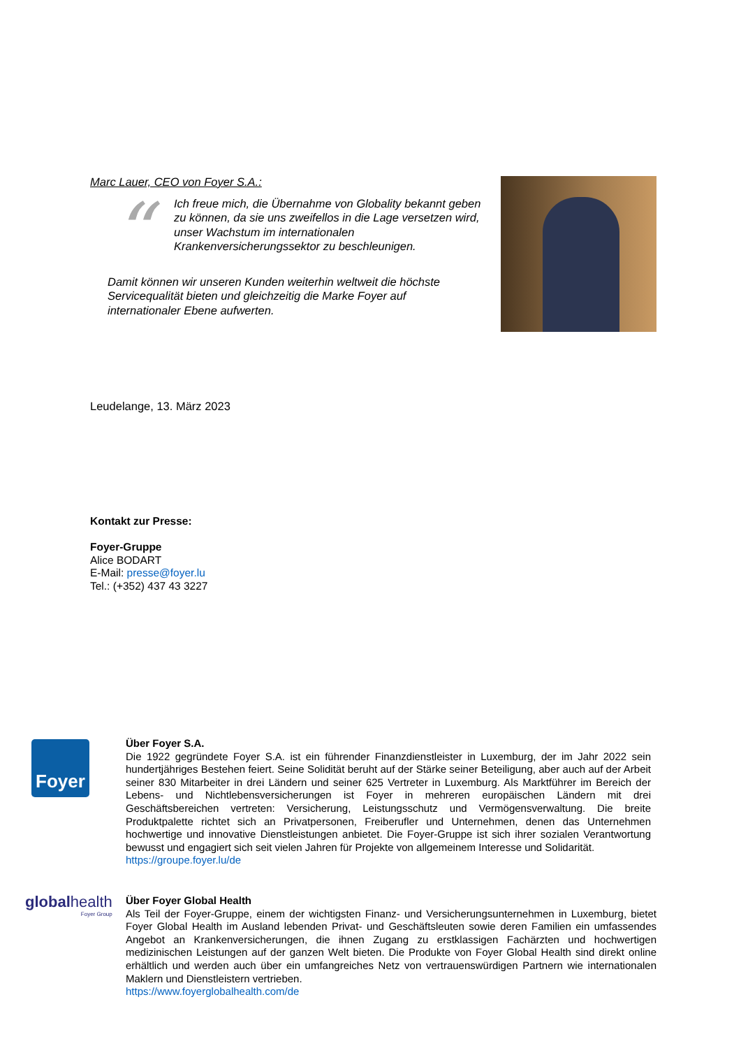Marc Lauer, CEO von Foyer S.A.:
“
Ich freue mich, die Übernahme von Globality bekannt geben zu können, da sie uns zweifellos in die Lage versetzen wird, unser Wachstum im internationalen Krankenversicherungssektor zu beschleunigen.
Damit können wir unseren Kunden weiterhin weltweit die höchste Servicequalität bieten und gleichzeitig die Marke Foyer auf internationaler Ebene aufwerten.
Leudelange, 13. März 2023
Kontakt zur Presse:
Foyer-Gruppe
Alice BODART
E-Mail: presse@foyer.lu
Tel.: (+352) 437 43 3227
Foyer
Über Foyer S.A.
Die 1922 gegründete Foyer S.A. ist ein führender Finanzdienstleister in Luxemburg, der im Jahr 2022 sein hundertjähriges Bestehen feiert. Seine Solidität beruht auf der Stärke seiner Beteiligung, aber auch auf der Arbeit seiner 830 Mitarbeiter in drei Ländern und seiner 625 Vertreter in Luxemburg. Als Marktführer im Bereich der Lebens- und Nichtlebensversicherungen ist Foyer in mehreren europäischen Ländern mit drei Geschäftsbereichen vertreten: Versicherung, Leistungsschutz und Vermögensverwaltung. Die breite Produktpalette richtet sich an Privatpersonen, Freiberufler und Unternehmen, denen das Unternehmen hochwertige und innovative Dienstleistungen anbietet. Die Foyer-Gruppe ist sich ihrer sozialen Verantwortung bewusst und engagiert sich seit vielen Jahren für Projekte von allgemeinem Interesse und Solidarität.
https://groupe.foyer.lu/de
globalhealth
Foyer Group
Über Foyer Global Health
Als Teil der Foyer-Gruppe, einem der wichtigsten Finanz- und Versicherungsunternehmen in Luxemburg, bietet Foyer Global Health im Ausland lebenden Privat- und Geschäftsleuten sowie deren Familien ein umfassendes Angebot an Krankenversicherungen, die ihnen Zugang zu erstklassigen Fachärzten und hochwertigen medizinischen Leistungen auf der ganzen Welt bieten. Die Produkte von Foyer Global Health sind direkt online erhältlich und werden auch über ein umfangreiches Netz von vertrauenswürdigen Partnern wie internationalen Maklern und Dienstleistern vertrieben.
https://www.foyerglobalhealth.com/de